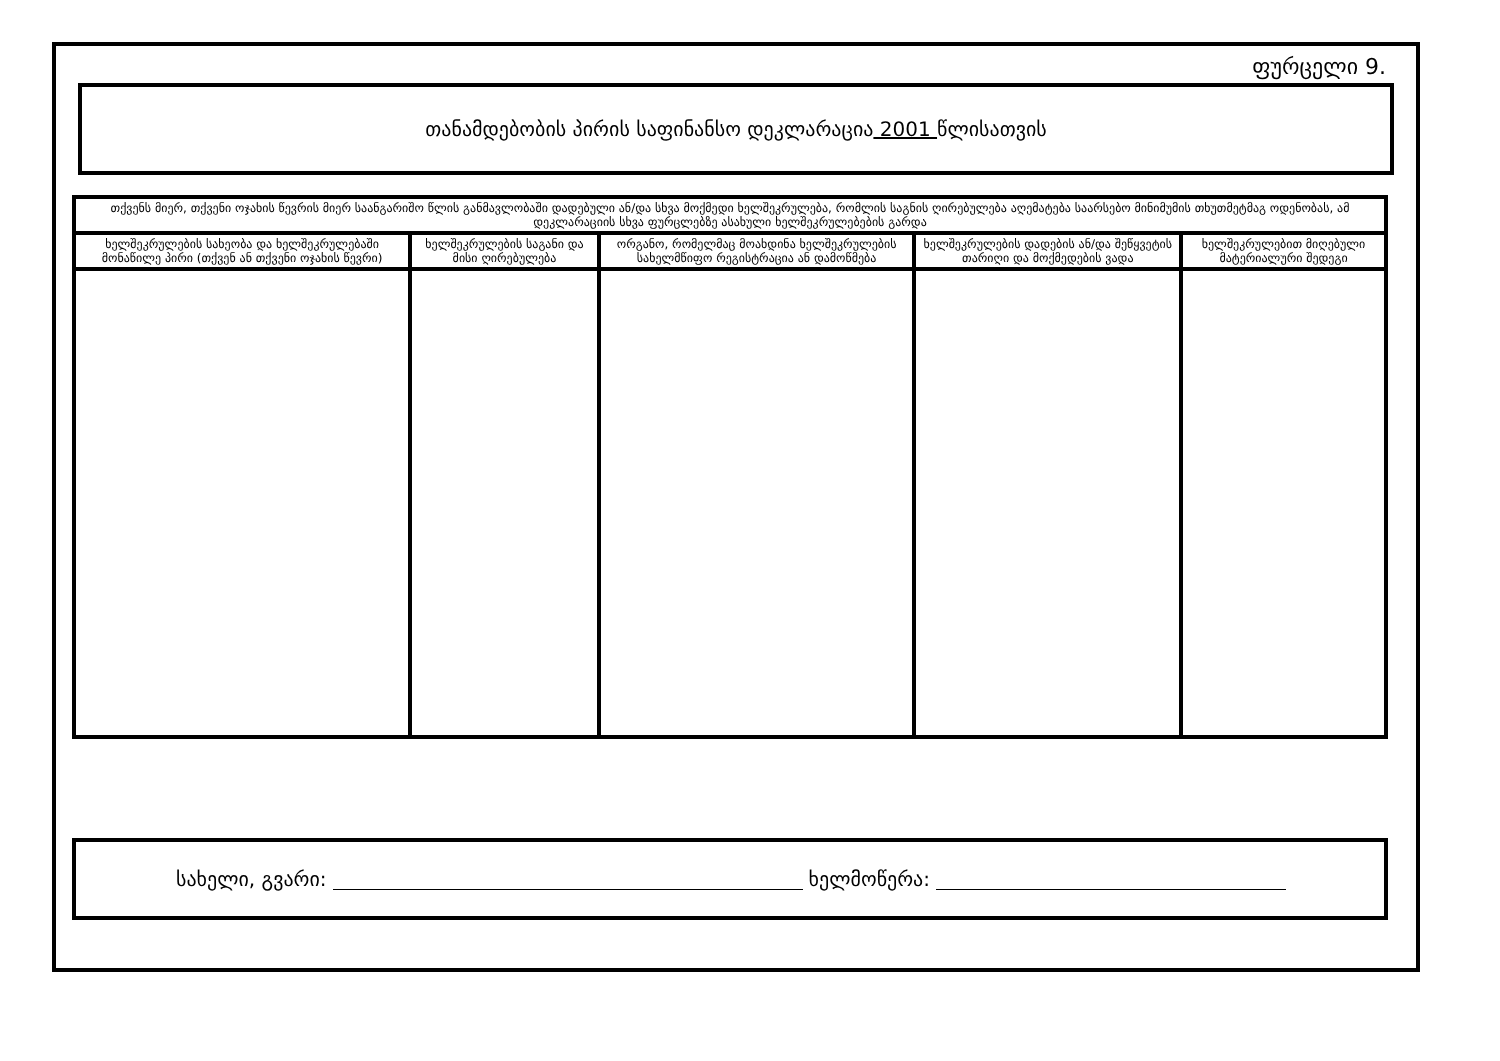ფურცელი 9.
თანამდებობის პირის საფინანსო დეკლარაცია 2001 წლისათვის
| თქვენს მიერ, თქვენი ოჯახის წევრის მიერ საანგარიშო წლის განმავლობაში დადებული ან/და სხვა მოქმედი ხელშეკრულება, რომლის საგნის ღირებულება აღემატება საარსებო მინიმუმის თხუთმეტმაგ ოდენობას, ამ დეკლარაციის სხვა ფურცლებზე ასახული ხელშეკრულებების გარდა | | | | |
| --- | --- | --- | --- | --- |
| ხელშეკრულების სახეობა და ხელშეკრულებაში მონაწილე პირი (თქვენ ან თქვენი ოჯახის წევრი) | ხელშეკრულების საგანი და მისი ღირებულება | ორგანო, რომელმაც მოახდინა ხელშეკრულების სახელმწიფო რეგისტრაცია ან დამოწმება | ხელშეკრულების დადების ან/და შეწყვეტის თარიღი და მოქმედების ვადა | ხელშეკრულებით მიღებული მატერიალური შედეგი |
სახელი, გვარი: ხელმოწერა: